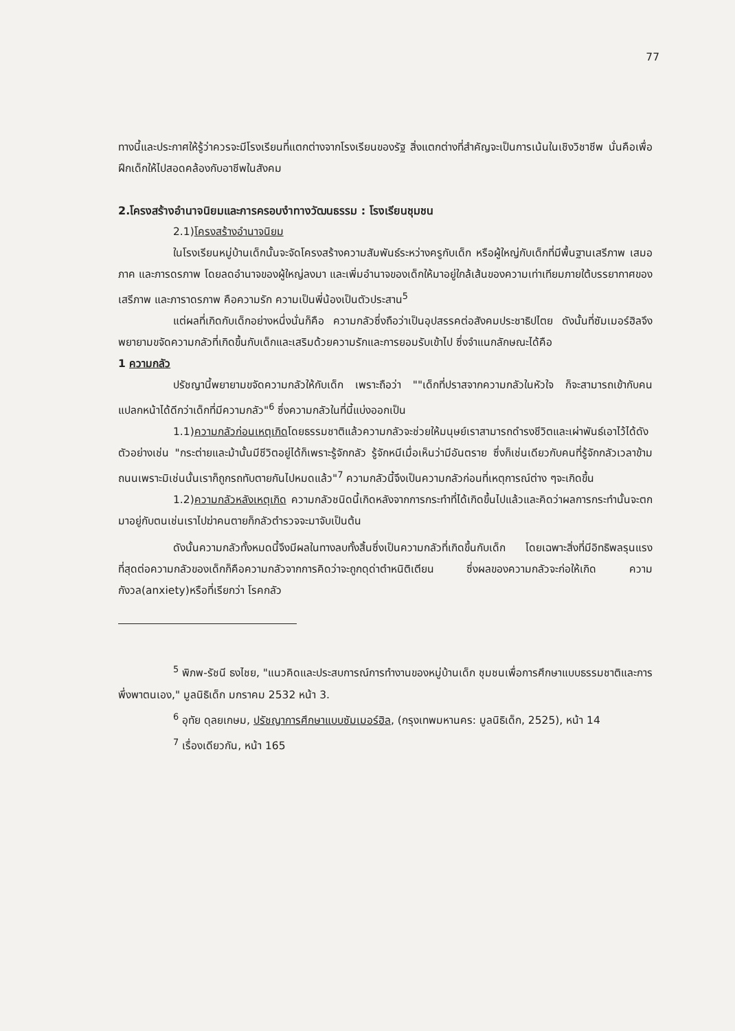77
ทางนี้และประกาศให้รู้ว่าควรจะมีโรงเรียนที่แตกต่างจากโรงเรียนของรัฐ สิ่งแตกต่างที่สำคัญจะเป็นการเน้นในเชิงวิชาชีพ นั่นคือเพื่อฝึกเด็กให้ไปสอดคล้องกับอาชีพในสังคม
2.โครงสร้างอำนาจนิยมและการครอบงำทางวัฒนธรรม : โรงเรียนชุมชน
2.1)โครงสร้างอำนาจนิยม
ในโรงเรียนหมู่บ้านเด็กนั้นจะจัดโครงสร้างความสัมพันธ์ระหว่างครูกับเด็ก หรือผู้ใหญ่กับเด็กที่มีพื้นฐานเสรีภาพ เสมอภาค และภารดรภาพ โดยลดอำนาจของผู้ใหญ่ลงมา และเพิ่มอำนาจของเด็กให้มาอยู่ใกล้เส้นของความเท่าเทียมภายใต้บรรยากาศของเสรีภาพ และภาราดรภาพ คือความรัก ความเป็นพี่น้องเป็นตัวประสาน<sup>5</sup>
แต่ผลที่เกิดกับเด็กอย่างหนึ่งนั่นก็คือ ความกลัวซึ่งถือว่าเป็นอุปสรรคต่อสังคมประชาธิปไตย ดังนั้นที่ซัมเมอร์ฮิลจึงพยายามขจัดความกลัวที่เกิดขึ้นกับเด็กและเสริมด้วยความรักและการยอมรับเข้าไป ซึ่งจำแนกลักษณะได้คือ
1 ความกลัว
ปรัชญานี้พยายามขจัดความกลัวให้กับเด็ก เพราะถือว่า ""เด็กที่ปราสจากความกลัวในหัวใจ ก็จะสามารถเข้ากับคนแปลกหน้าได้ดีกว่าเด็กที่มีความกลัว"<sup>6</sup> ซึ่งความกลัวในที่นี้แบ่งออกเป็น
1.1)ความกลัวก่อนเหตุเกิดโดยธรรมชาติแล้วความกลัวจะช่วยให้มนุษย์เราสามารถดำรงชีวิตและเผ่าพันธ์เอาไว้ได้ดังตัวอย่างเช่น "กระต่ายและม้านั้นมีชีวิตอยู่ได้ก็เพราะรู้จักกลัว รู้จักหนีเมื่อเห็นว่ามีอันตราย ซึ่งก็เช่นเดียวกับคนที่รู้จักกลัวเวลาข้ามถนนเพราะมิเช่นนั้นเราก็ถูกรถทับตายกันไปหมดแล้ว"<sup>7</sup> ความกลัวนี้จึงเป็นความกลัวก่อนที่เหตุการณ์ต่าง ๆจะเกิดขึ้น
1.2)ความกลัวหลังเหตุเกิด ความกลัวชนิดนี้เกิดหลังจากการกระทำที่ได้เกิดขึ้นไปแล้วและคิดว่าผลการกระทำนั้นจะตกมาอยู่กับตนเช่นเราไปฆ่าคนตายก็กลัวตำรวจจะมาจับเป็นต้น
ดังนั้นความกลัวทั้งหมดนี้จึงมีผลในทางลบทั้งสิ้นซึ่งเป็นความกลัวที่เกิดขึ้นกับเด็ก โดยเฉพาะสิ่งที่มีอิทธิพลรุนแรงที่สุดต่อความกลัวของเด็กก็คือความกลัวจากการคิดว่าจะถูกดุด่าตำหนิติเตียน ซึ่งผลของความกลัวจะก่อให้เกิด ความกังวล(anxiety)หรือที่เรียกว่า โรคกลัว
<sup>5</sup> พิภพ-รัชนี ธงไชย, "แนวคิดและประสบการณ์การทำงานของหมู่บ้านเด็ก ชุมชนเพื่อการศึกษาแบบธรรมชาติและการพึ่งพาตนเอง," มูลนิธิเด็ก มกราคม 2532 หน้า 3.
<sup>6</sup> อุทัย ดุลยเกษม, ปรัชญาการศึกษาแบบซัมเมอร์ฮิล, (กรุงเทพมหานคร: มูลนิธิเด็ก, 2525), หน้า 14
<sup>7</sup> เรื่องเดียวกัน, หน้า 165